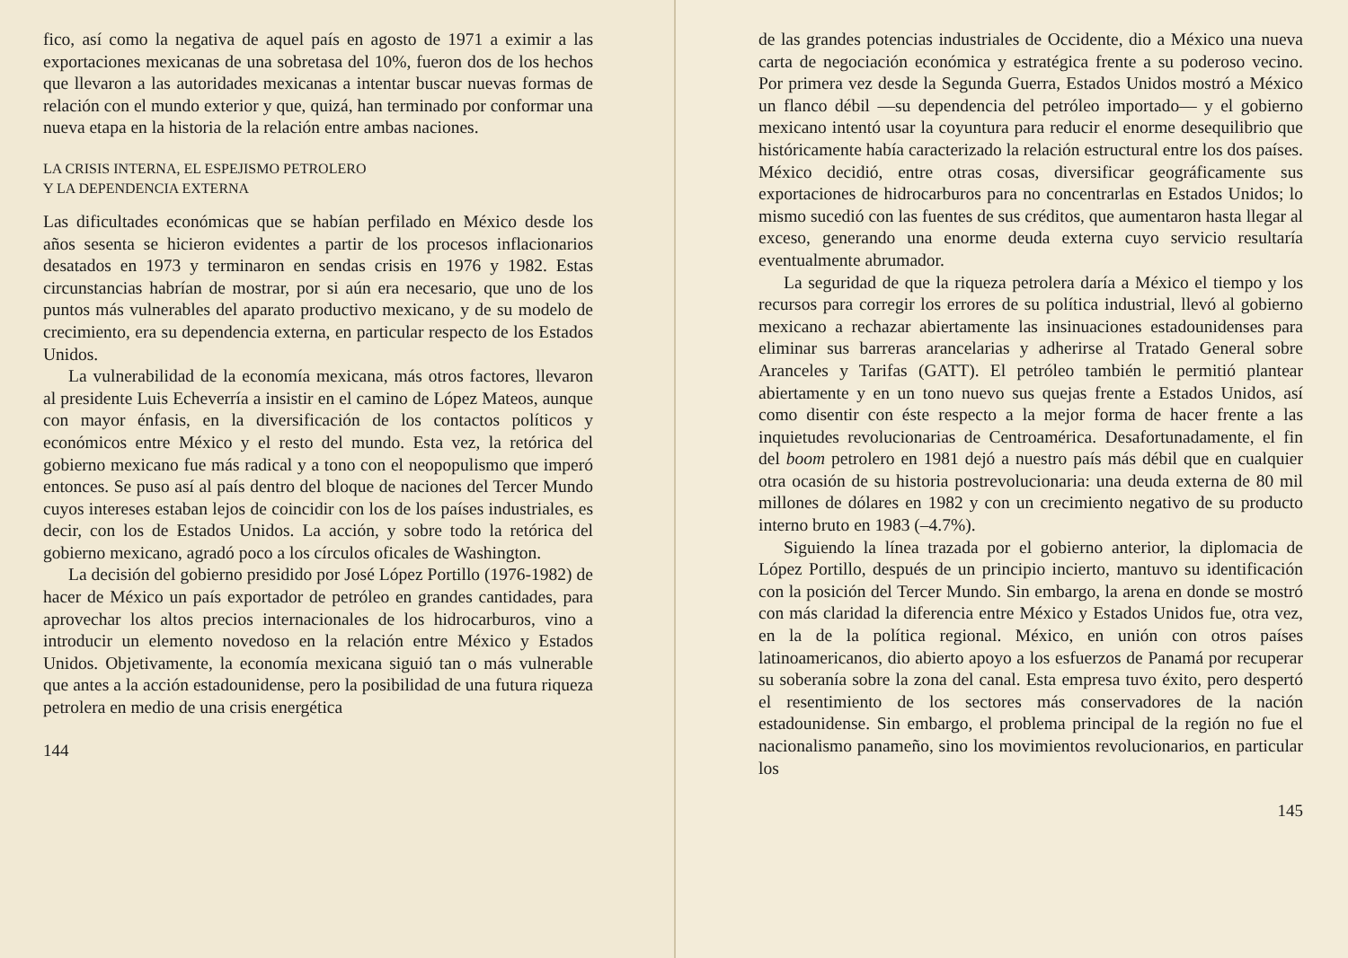fico, así como la negativa de aquel país en agosto de 1971 a eximir a las exportaciones mexicanas de una sobretasa del 10%, fueron dos de los hechos que llevaron a las autoridades mexicanas a intentar buscar nuevas formas de relación con el mundo exterior y que, quizá, han terminado por conformar una nueva etapa en la historia de la relación entre ambas naciones.
LA CRISIS INTERNA, EL ESPEJISMO PETROLERO
Y LA DEPENDENCIA EXTERNA
Las dificultades económicas que se habían perfilado en México desde los años sesenta se hicieron evidentes a partir de los procesos inflacionarios desatados en 1973 y terminaron en sendas crisis en 1976 y 1982. Estas circunstancias habrían de mostrar, por si aún era necesario, que uno de los puntos más vulnerables del aparato productivo mexicano, y de su modelo de crecimiento, era su dependencia externa, en particular respecto de los Estados Unidos.
La vulnerabilidad de la economía mexicana, más otros factores, llevaron al presidente Luis Echeverría a insistir en el camino de López Mateos, aunque con mayor énfasis, en la diversificación de los contactos políticos y económicos entre México y el resto del mundo. Esta vez, la retórica del gobierno mexicano fue más radical y a tono con el neopopulismo que imperó entonces. Se puso así al país dentro del bloque de naciones del Tercer Mundo cuyos intereses estaban lejos de coincidir con los de los países industriales, es decir, con los de Estados Unidos. La acción, y sobre todo la retórica del gobierno mexicano, agradó poco a los círculos oficales de Washington.
La decisión del gobierno presidido por José López Portillo (1976-1982) de hacer de México un país exportador de petróleo en grandes cantidades, para aprovechar los altos precios internacionales de los hidrocarburos, vino a introducir un elemento novedoso en la relación entre México y Estados Unidos. Objetivamente, la economía mexicana siguió tan o más vulnerable que antes a la acción estadounidense, pero la posibilidad de una futura riqueza petrolera en medio de una crisis energética
144
de las grandes potencias industriales de Occidente, dio a México una nueva carta de negociación económica y estratégica frente a su poderoso vecino. Por primera vez desde la Segunda Guerra, Estados Unidos mostró a México un flanco débil —su dependencia del petróleo importado— y el gobierno mexicano intentó usar la coyuntura para reducir el enorme desequilibrio que históricamente había caracterizado la relación estructural entre los dos países. México decidió, entre otras cosas, diversificar geográficamente sus exportaciones de hidrocarburos para no concentrarlas en Estados Unidos; lo mismo sucedió con las fuentes de sus créditos, que aumentaron hasta llegar al exceso, generando una enorme deuda externa cuyo servicio resultaría eventualmente abrumador.
La seguridad de que la riqueza petrolera daría a México el tiempo y los recursos para corregir los errores de su política industrial, llevó al gobierno mexicano a rechazar abiertamente las insinuaciones estadounidenses para eliminar sus barreras arancelarias y adherirse al Tratado General sobre Aranceles y Tarifas (GATT). El petróleo también le permitió plantear abiertamente y en un tono nuevo sus quejas frente a Estados Unidos, así como disentir con éste respecto a la mejor forma de hacer frente a las inquietudes revolucionarias de Centroamérica. Desafortunadamente, el fin del boom petrolero en 1981 dejó a nuestro país más débil que en cualquier otra ocasión de su historia postrevolucionaria: una deuda externa de 80 mil millones de dólares en 1982 y con un crecimiento negativo de su producto interno bruto en 1983 (–4.7%).
Siguiendo la línea trazada por el gobierno anterior, la diplomacia de López Portillo, después de un principio incierto, mantuvo su identificación con la posición del Tercer Mundo. Sin embargo, la arena en donde se mostró con más claridad la diferencia entre México y Estados Unidos fue, otra vez, en la de la política regional. México, en unión con otros países latinoamericanos, dio abierto apoyo a los esfuerzos de Panamá por recuperar su soberanía sobre la zona del canal. Esta empresa tuvo éxito, pero despertó el resentimiento de los sectores más conservadores de la nación estadounidense. Sin embargo, el problema principal de la región no fue el nacionalismo panameño, sino los movimientos revolucionarios, en particular los
145